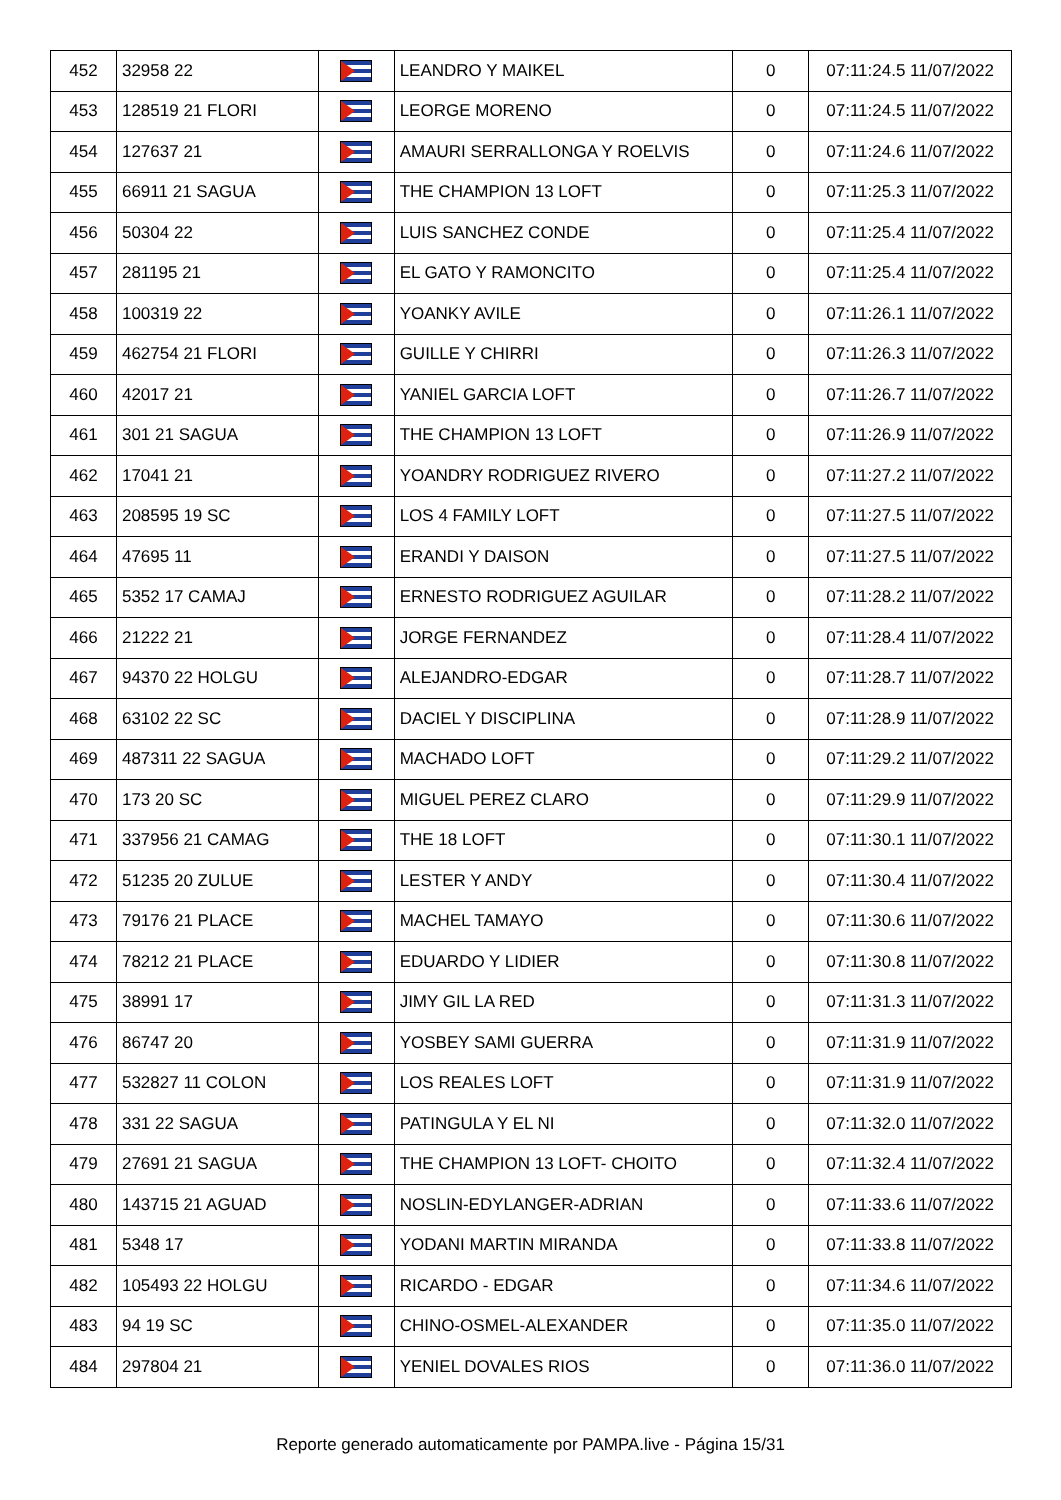| 452 | 32958 22 | | LEANDRO Y MAIKEL | 0 | 07:11:24.5 11/07/2022 |
| 453 | 128519 21 FLORI | | LEORGE MORENO | 0 | 07:11:24.5 11/07/2022 |
| 454 | 127637 21 | | AMAURI SERRALLONGA Y ROELVIS | 0 | 07:11:24.6 11/07/2022 |
| 455 | 66911 21 SAGUA | | THE CHAMPION 13 LOFT | 0 | 07:11:25.3 11/07/2022 |
| 456 | 50304 22 | | LUIS SANCHEZ CONDE | 0 | 07:11:25.4 11/07/2022 |
| 457 | 281195 21 | | EL GATO Y RAMONCITO | 0 | 07:11:25.4 11/07/2022 |
| 458 | 100319 22 | | YOANKY AVILE | 0 | 07:11:26.1 11/07/2022 |
| 459 | 462754 21 FLORI | | GUILLE Y CHIRRI | 0 | 07:11:26.3 11/07/2022 |
| 460 | 42017 21 | | YANIEL GARCIA LOFT | 0 | 07:11:26.7 11/07/2022 |
| 461 | 301 21 SAGUA | | THE CHAMPION 13 LOFT | 0 | 07:11:26.9 11/07/2022 |
| 462 | 17041 21 | | YOANDRY RODRIGUEZ RIVERO | 0 | 07:11:27.2 11/07/2022 |
| 463 | 208595 19 SC | | LOS 4 FAMILY LOFT | 0 | 07:11:27.5 11/07/2022 |
| 464 | 47695 11 | | ERANDI Y DAISON | 0 | 07:11:27.5 11/07/2022 |
| 465 | 5352 17 CAMAJ | | ERNESTO RODRIGUEZ AGUILAR | 0 | 07:11:28.2 11/07/2022 |
| 466 | 21222 21 | | JORGE FERNANDEZ | 0 | 07:11:28.4 11/07/2022 |
| 467 | 94370 22 HOLGU | | ALEJANDRO-EDGAR | 0 | 07:11:28.7 11/07/2022 |
| 468 | 63102 22 SC | | DACIEL Y DISCIPLINA | 0 | 07:11:28.9 11/07/2022 |
| 469 | 487311 22 SAGUA | | MACHADO LOFT | 0 | 07:11:29.2 11/07/2022 |
| 470 | 173 20 SC | | MIGUEL PEREZ CLARO | 0 | 07:11:29.9 11/07/2022 |
| 471 | 337956 21 CAMAG | | THE 18 LOFT | 0 | 07:11:30.1 11/07/2022 |
| 472 | 51235 20 ZULUE | | LESTER Y ANDY | 0 | 07:11:30.4 11/07/2022 |
| 473 | 79176 21 PLACE | | MACHEL TAMAYO | 0 | 07:11:30.6 11/07/2022 |
| 474 | 78212 21 PLACE | | EDUARDO Y LIDIER | 0 | 07:11:30.8 11/07/2022 |
| 475 | 38991 17 | | JIMY GIL LA RED | 0 | 07:11:31.3 11/07/2022 |
| 476 | 86747 20 | | YOSBEY SAMI GUERRA | 0 | 07:11:31.9 11/07/2022 |
| 477 | 532827 11 COLON | | LOS REALES LOFT | 0 | 07:11:31.9 11/07/2022 |
| 478 | 331 22 SAGUA | | PATINGULA Y EL NI | 0 | 07:11:32.0 11/07/2022 |
| 479 | 27691 21 SAGUA | | THE CHAMPION 13 LOFT- CHOITO | 0 | 07:11:32.4 11/07/2022 |
| 480 | 143715 21 AGUAD | | NOSLIN-EDYLANGER-ADRIAN | 0 | 07:11:33.6 11/07/2022 |
| 481 | 5348 17 | | YODANI MARTIN MIRANDA | 0 | 07:11:33.8 11/07/2022 |
| 482 | 105493 22 HOLGU | | RICARDO - EDGAR | 0 | 07:11:34.6 11/07/2022 |
| 483 | 94 19 SC | | CHINO-OSMEL-ALEXANDER | 0 | 07:11:35.0 11/07/2022 |
| 484 | 297804 21 | | YENIEL DOVALES RIOS | 0 | 07:11:36.0 11/07/2022 |
Reporte generado automaticamente por PAMPA.live - Página 15/31